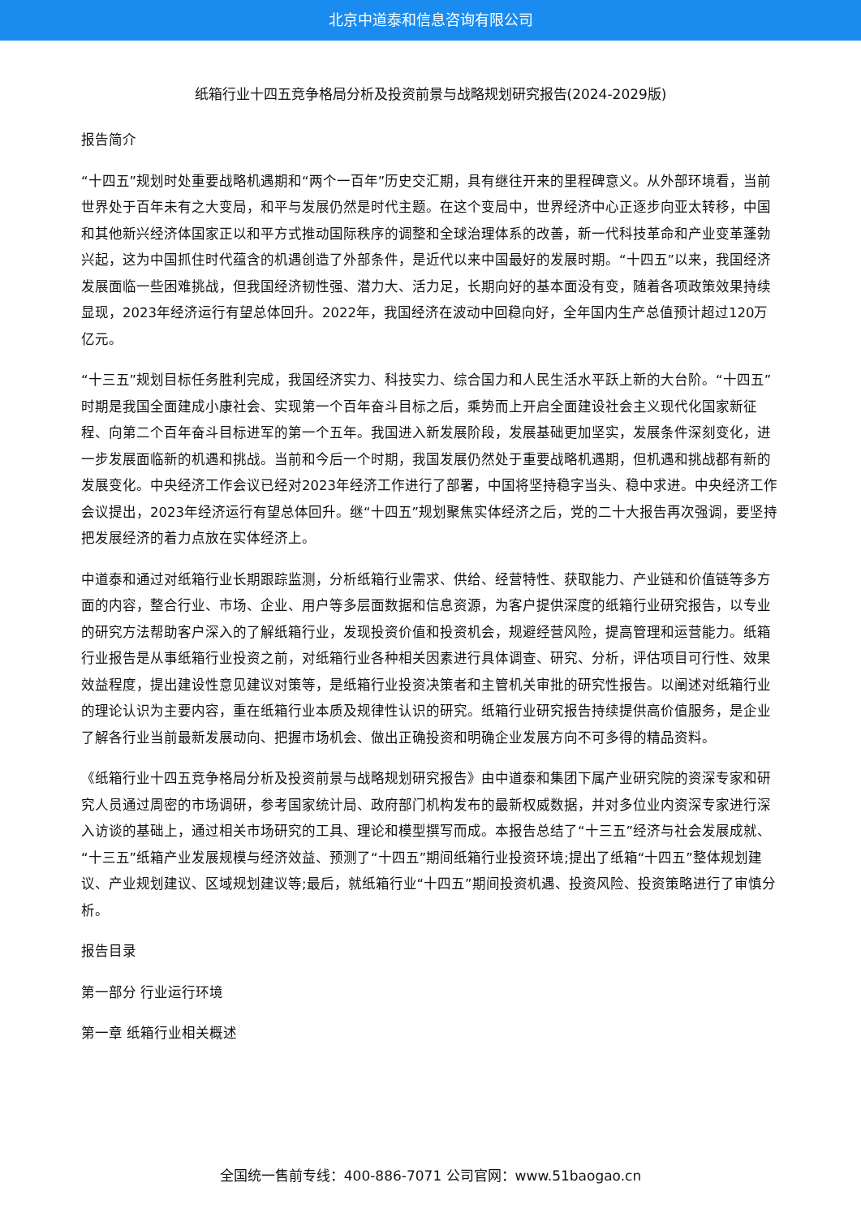北京中道泰和信息咨询有限公司
纸箱行业十四五竞争格局分析及投资前景与战略规划研究报告(2024-2029版)
报告简介
“十四五”规划时处重要战略机遇期和“两个一百年”历史交汇期，具有继往开来的里程碑意义。从外部环境看，当前世界处于百年未有之大变局，和平与发展仍然是时代主题。在这个变局中，世界经济中心正逐步向亚太转移，中国和其他新兴经济体国家正以和平方式推动国际秩序的调整和全球治理体系的改善，新一代科技革命和产业变革蓬勃兴起，这为中国抓住时代蕴含的机遇创造了外部条件，是近代以来中国最好的发展时期。“十四五”以来，我国经济发展面临一些困难挑战，但我国经济韧性强、潜力大、活力足，长期向好的基本面没有变，随着各项政策效果持续显现，2023年经济运行有望总体回升。2022年，我国经济在波动中回稳向好，全年国内生产总值预计超过120万亿元。
“十三五”规划目标任务胜利完成，我国经济实力、科技实力、综合国力和人民生活水平跃上新的大台阶。“十四五”时期是我国全面建成小康社会、实现第一个百年奋斗目标之后，乘势而上开启全面建设社会主义现代化国家新征程、向第二个百年奋斗目标进军的第一个五年。我国进入新发展阶段，发展基础更加坚实，发展条件深刻变化，进一步发展面临新的机遇和挑战。当前和今后一个时期，我国发展仍然处于重要战略机遇期，但机遇和挑战都有新的发展变化。中央经济工作会议已经对2023年经济工作进行了部署，中国将坚持稳字当头、稳中求进。中央经济工作会议提出，2023年经济运行有望总体回升。继“十四五”规划聚焦实体经济之后，党的二十大报告再次强调，要坚持把发展经济的着力点放在实体经济上。
中道泰和通过对纸箱行业长期跟踪监测，分析纸箱行业需求、供给、经营特性、获取能力、产业链和价值链等多方面的内容，整合行业、市场、企业、用户等多层面数据和信息资源，为客户提供深度的纸箱行业研究报告，以专业的研究方法帮助客户深入的了解纸箱行业，发现投资价值和投资机会，规避经营风险，提高管理和运营能力。纸箱行业报告是从事纸箱行业投资之前，对纸箱行业各种相关因素进行具体调查、研究、分析，评估项目可行性、效果效益程度，提出建设性意见建议对策等，是纸箱行业投资决策者和主管机关审批的研究性报告。以阐述对纸箱行业的理论认识为主要内容，重在纸箱行业本质及规律性认识的研究。纸箱行业研究报告持续提供高价值服务，是企业了解各行业当前最新发展动向、把握市场机会、做出正确投资和明确企业发展方向不可多得的精品资料。
《纸箱行业十四五竞争格局分析及投资前景与战略规划研究报告》由中道泰和集团下属产业研究院的资深专家和研究人员通过周密的市场调研，参考国家统计局、政府部门机构发布的最新权威数据，并对多位业内资深专家进行深入访谈的基础上，通过相关市场研究的工具、理论和模型撰写而成。本报告总结了“十三五”经济与社会发展成就、“十三五”纸箱产业发展规模与经济效益、预测了“十四五”期间纸箱行业投资环境;提出了纸箱“十四五”整体规划建议、产业规划建议、区域规划建议等;最后，就纸箱行业“十四五”期间投资机遇、投资风险、投资策略进行了审慎分析。
报告目录
第一部分 行业运行环境
第一章 纸箱行业相关概述
全国统一售前专线：400-886-7071 公司官网：www.51baogao.cn